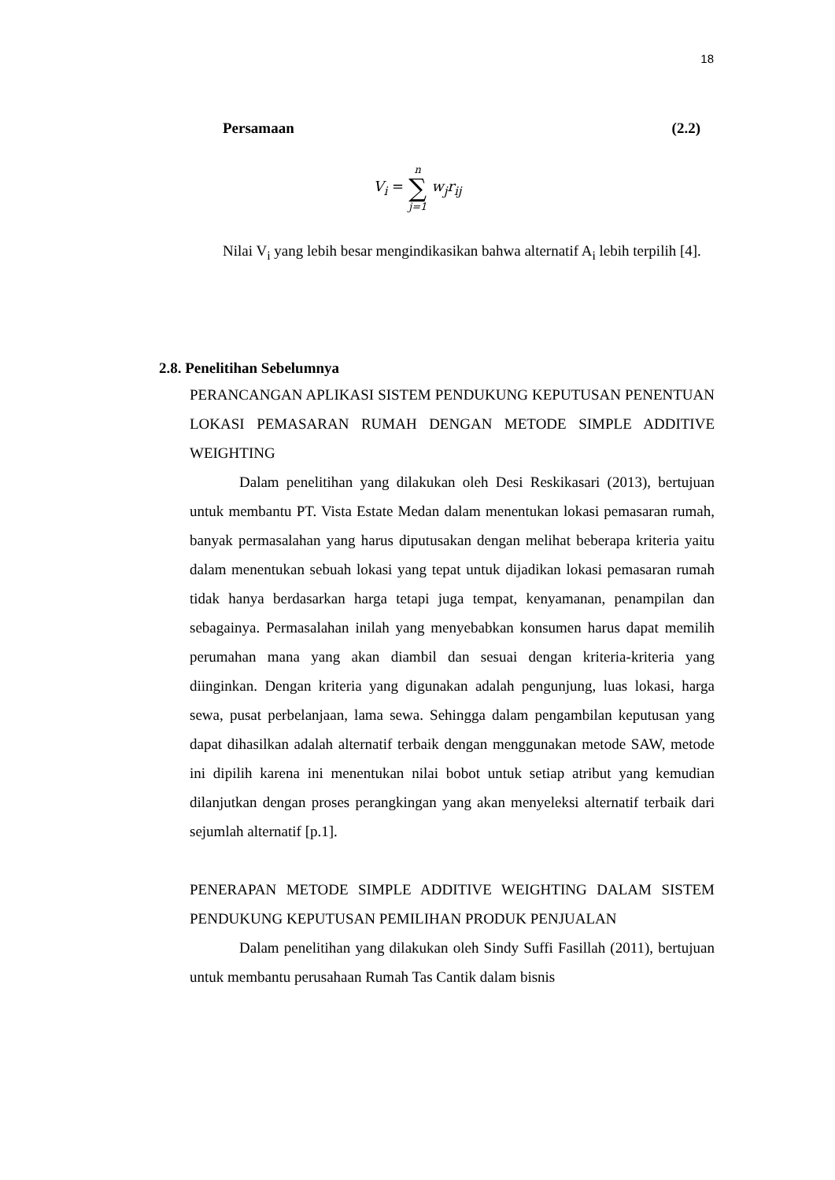18
Persamaan (2.2)
V<sub>i</sub> = n ∑ j=1 w<sub>j</sub>r<sub>ij</sub>
Nilai V<sub>i</sub> yang lebih besar mengindikasikan bahwa alternatif A<sub>i</sub> lebih terpilih [4].
2.8. Penelitihan Sebelumnya
PERANCANGAN APLIKASI SISTEM PENDUKUNG KEPUTUSAN PENENTUAN LOKASI PEMASARAN RUMAH DENGAN METODE SIMPLE ADDITIVE WEIGHTING
Dalam penelitihan yang dilakukan oleh Desi Reskikasari (2013), bertujuan untuk membantu PT. Vista Estate Medan dalam menentukan lokasi pemasaran rumah, banyak permasalahan yang harus diputusakan dengan melihat beberapa kriteria yaitu dalam menentukan sebuah lokasi yang tepat untuk dijadikan lokasi pemasaran rumah tidak hanya berdasarkan harga tetapi juga tempat, kenyamanan, penampilan dan sebagainya. Permasalahan inilah yang menyebabkan konsumen harus dapat memilih perumahan mana yang akan diambil dan sesuai dengan kriteria-kriteria yang diinginkan. Dengan kriteria yang digunakan adalah pengunjung, luas lokasi, harga sewa, pusat perbelanjaan, lama sewa. Sehingga dalam pengambilan keputusan yang dapat dihasilkan adalah alternatif terbaik dengan menggunakan metode SAW, metode ini dipilih karena ini menentukan nilai bobot untuk setiap atribut yang kemudian dilanjutkan dengan proses perangkingan yang akan menyeleksi alternatif terbaik dari sejumlah alternatif [p.1].
PENERAPAN METODE SIMPLE ADDITIVE WEIGHTING DALAM SISTEM PENDUKUNG KEPUTUSAN PEMILIHAN PRODUK PENJUALAN
Dalam penelitihan yang dilakukan oleh Sindy Suffi Fasillah (2011), bertujuan untuk membantu perusahaan Rumah Tas Cantik dalam bisnis